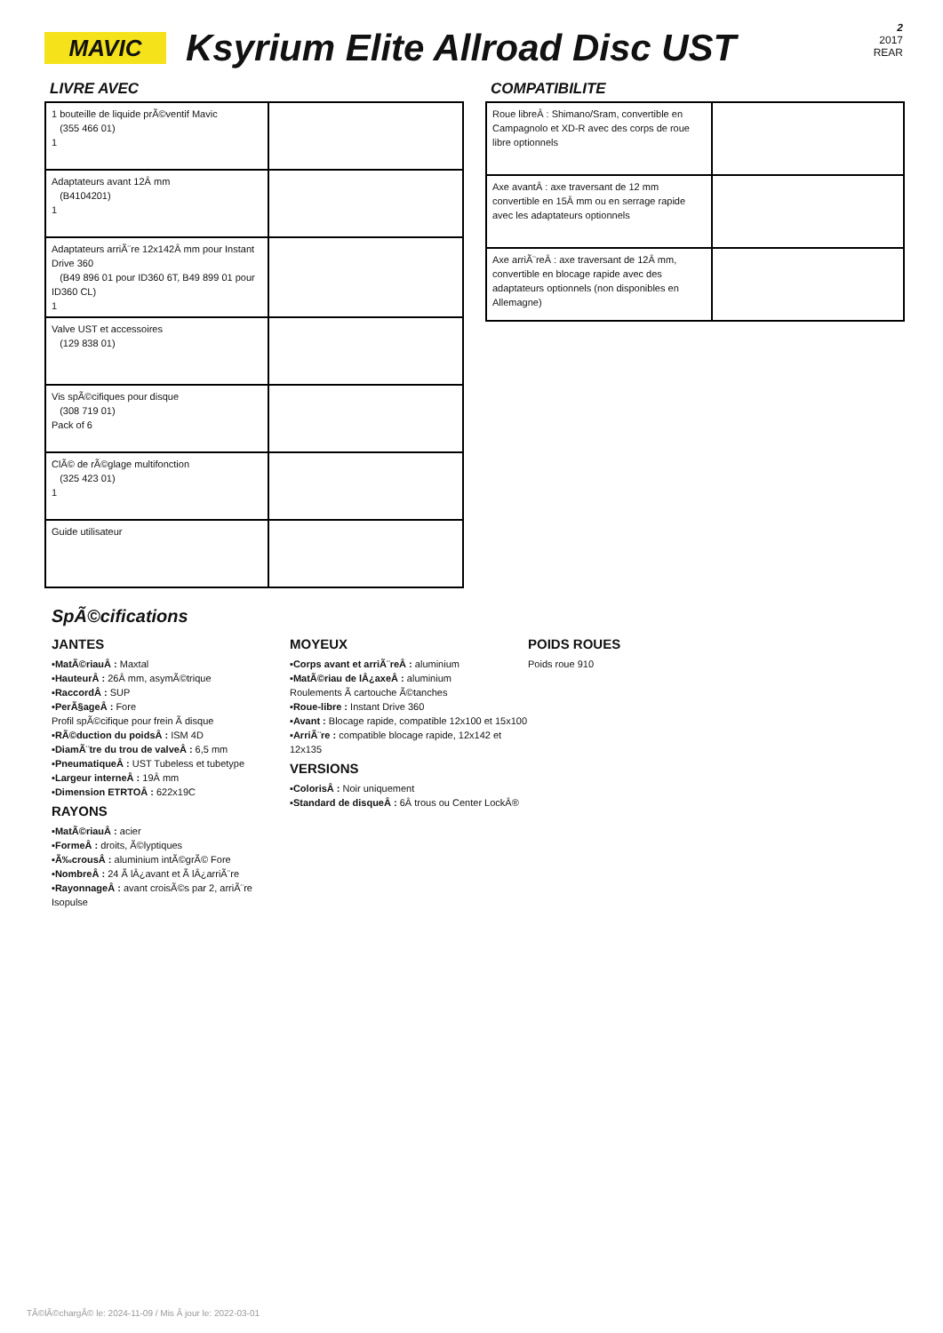MAVIC
Ksyrium Elite Allroad Disc UST
2
2017
REAR
LIVRE AVEC
| 1 bouteille de liquide prÃ©ventif Mavic (355 466 01) 1 | |
| Adaptateurs avant 12Â mm (B4104201) 1 | |
| Adaptateurs arriÃ¨re 12x142Â mm pour Instant Drive 360 (B49 896 01 pour ID360 6T, B49 899 01 pour ID360 CL) 1 | |
| Valve UST et accessoires (129 838 01) | |
| Vis spÃ©cifiques pour disque (308 719 01) Pack of 6 | |
| ClÃ© de rÃ©glage multifonction (325 423 01) 1 | |
| Guide utilisateur | |
COMPATIBILITE
| Roue libreÂ : Shimano/Sram, convertible en Campagnolo et XD-R avec des corps de roue libre optionnels | |
| Axe avantÂ : axe traversant de 12 mm convertible en 15Â mm ou en serrage rapide avec les adaptateurs optionnels | |
| Axe arriÃ¨reÂ : axe traversant de 12Â mm, convertible en blocage rapide avec des adaptateurs optionnels (non disponibles en Allemagne) | |
SpÃ©cifications
JANTES
▪MatÃ©riauÂ : Maxtal
▪HauteurÂ : 26Â mm, asymÃ©trique
▪RaccordÂ : SUP
▪PerÃ§ageÂ : Fore
Profil spÃ©cifique pour frein Ã disque
▪RÃ©duction du poidsÂ : ISM 4D
▪DiamÃ¨tre du trou de valveÂ : 6,5 mm
▪PneumatiqueÂ : UST Tubeless et tubetype
▪Largeur interneÂ : 19Â mm
▪Dimension ETRTOÂ : 622x19C
RAYONS
▪MatÃ©riauÂ : acier
▪FormeÂ : droits, Ã©lyptiques
▪Ã‰crousÂ : aluminium intÃ©grÃ© Fore
▪NombreÂ : 24 Ã lÂ¿avant et Ã lÂ¿arriÃ¨re
▪RayonnageÂ : avant croisÃ©s par 2, arriÃ¨re Isopulse
MOYEUX
▪Corps avant et arriÃ¨reÂ : aluminium
▪MatÃ©riau de lÂ¿axeÂ : aluminium
Roulements Ã cartouche Ã©tanches
▪Roue-libre : Instant Drive 360
▪Avant : Blocage rapide, compatible 12x100 et 15x100
▪ArriÃ¨re : compatible blocage rapide, 12x142 et 12x135
VERSIONS
▪ColorisÂ : Noir uniquement
▪Standard de disqueÂ : 6Â trous ou Center LockÂ®
POIDS ROUES
Poids roue 910
TÃ©lÃ©chargÃ© le: 2024-11-09 / Mis Ã jour le: 2022-03-01